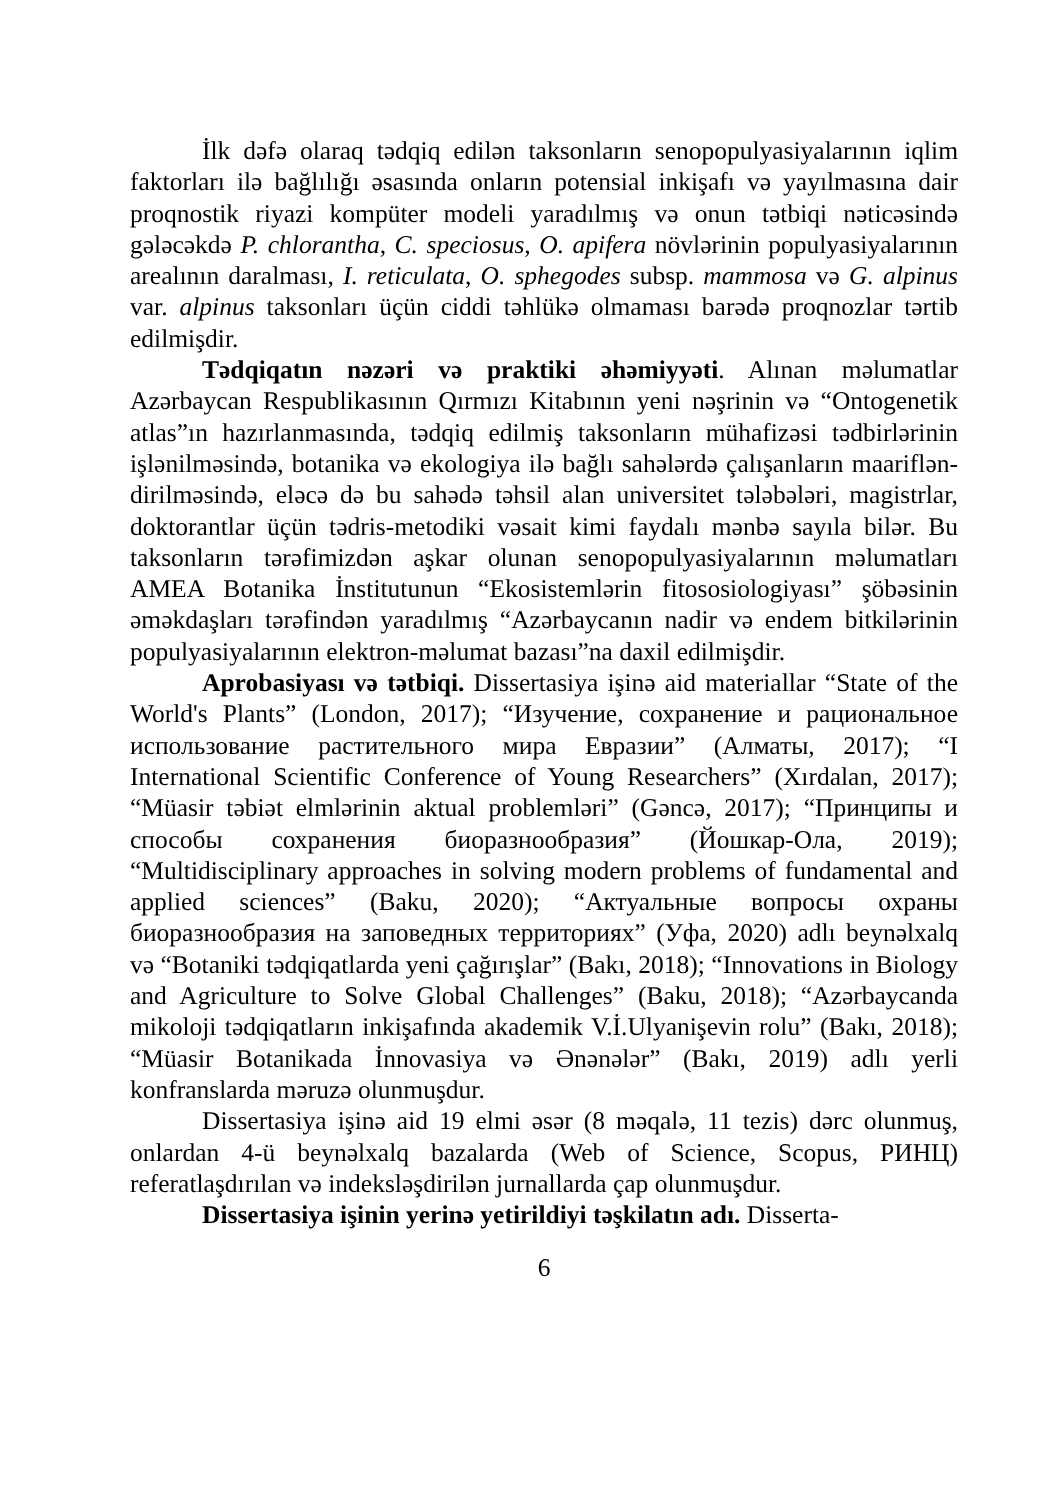İlk dəfə olaraq tədqiq edilən taksonların senopopulyasiyalarının iqlim faktorları ilə bağlılığı əsasında onların potensial inkişafı və yayılmasına dair proqnostik riyazi kompüter modeli yaradılmış və onun tətbiqi nəticəsində gələcəkdə P. chlorantha, C. speciosus, O. apifera növlərinin populyasiyalarının arealının daralması, I. reticulata, O. sphegodes subsp. mammosa və G. alpinus var. alpinus taksonları üçün ciddi təhlükə olmaması barədə proqnozlar tərtib edilmişdir.
Tədqiqatın nəzəri və praktiki əhəmiyyəti. Alınan məlumatlar Azərbaycan Respublikasının Qırmızı Kitabının yeni nəşrinin və “Ontogenetik atlas”ın hazırlanmasında, tədqiq edilmiş taksonların mühafizəsi tədbirlərinin işlənilməsində, botanika və ekologiya ilə bağlı sahələrdə çalışanların maariflən­dirilməsində, eləcə də bu sahədə təhsil alan universitet tələbələri, magistrlar, doktorantlar üçün tədris-metodiki vəsait kimi faydalı mənbə sayıla bilər. Bu taksonların tərəfimizdən aşkar olunan senopopulyasiyalarının məlumatları AMEA Botanika İnstitutunun “Ekosistemlərin fitososiologiyası” şöbəsinin əməkdaşları tərəfindən yaradılmış “Azərbaycanın nadir və endem bitkilərinin populyasiyalarının elektron-məlumat bazası”na daxil edilmişdir.
Aprobasiyası və tətbiqi. Dissertasiya işinə aid materiallar “State of the World's Plants” (London, 2017); “Изучение, сохранение и рациональное использование растительного мира Евразии” (Алматы, 2017); “I International Scientific Conference of Young Researchers” (Xırdalan, 2017); “Müasir təbiət elmlərinin aktual problemləri” (Gəncə, 2017); “Принципы и способы сохранения биоразнообразия” (Йошкар-Ола, 2019); “Multidisciplinary approaches in solving modern problems of fundamental and applied sciences” (Baku, 2020); “Актуальные вопросы охраны биоразнообразия на заповедных территориях” (Уфа, 2020) adlı beynəlxalq və “Botaniki tədqiqatlarda yeni çağırışlar” (Bakı, 2018); “Innovations in Biology and Agriculture to Solve Global Challenges” (Baku, 2018); “Azərbaycanda mikoloji tədqiqatların inkişafında akademik V.İ.Ulyanişevin rolu” (Bakı, 2018); “Müasir Botanikada İnnovasiya və Ənənələr” (Bakı, 2019) adlı yerli konfranslarda məruzə olunmuşdur.
Dissertasiya işinə aid 19 elmi əsər (8 məqalə, 11 tezis) dərc olunmuş, onlardan 4-ü beynəlxalq bazalarda (Web of Science, Scopus, РИНЦ) referatlaşdırılan və indeksləşdirilən jurnallarda çap olunmuşdur.
Dissertasiya işinin yerinə yetirildiyi təşkilatın adı. Disserta-
6